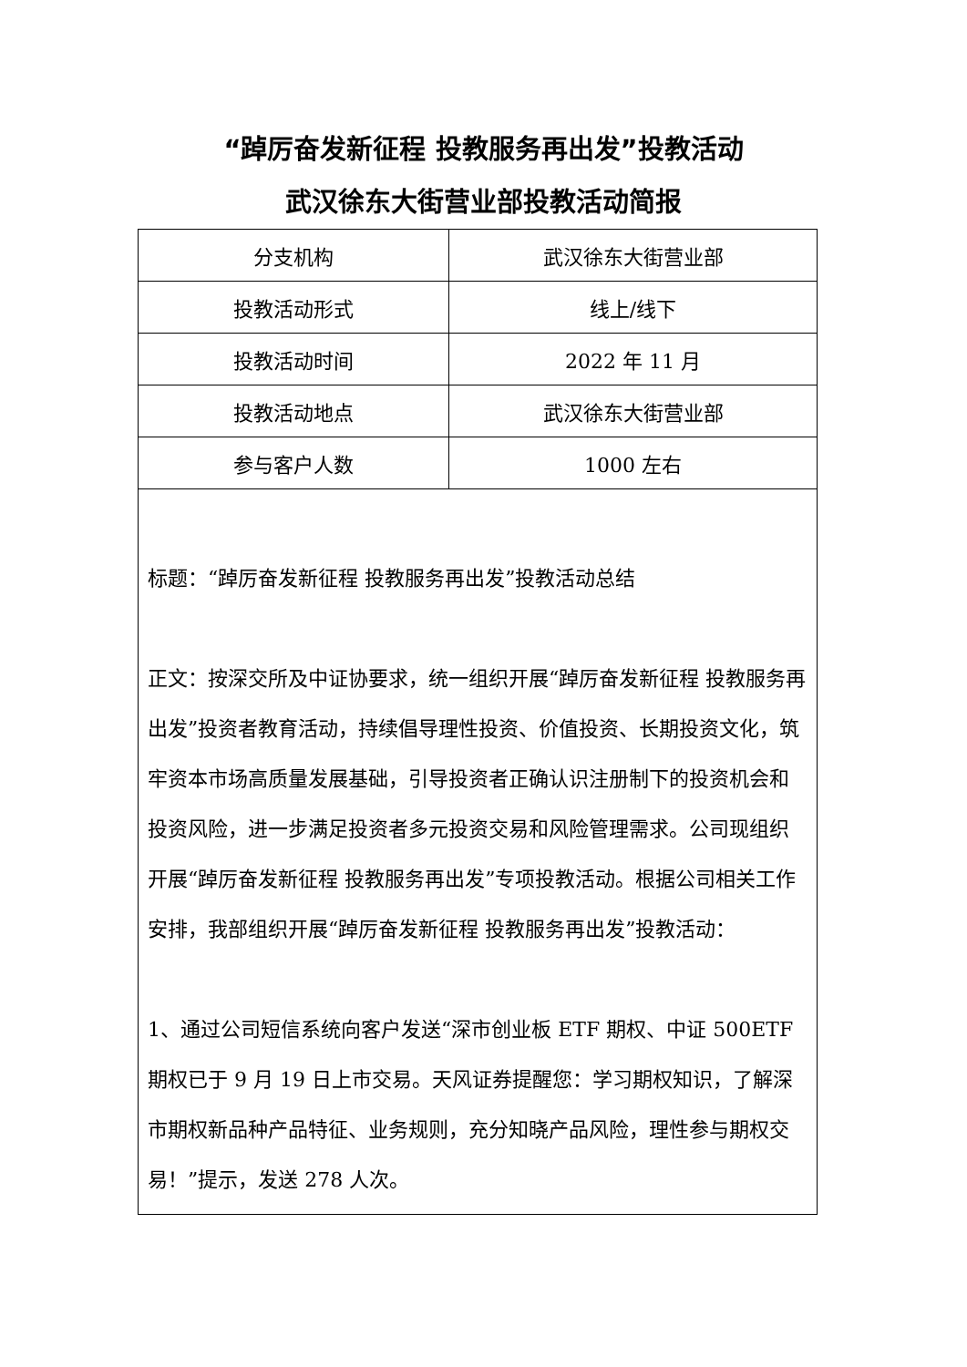“踔厉奋发新征程 投教服务再出发”投教活动
武汉徐东大街营业部投教活动简报
| 分支机构 | 武汉徐东大街营业部 |
| 投教活动形式 | 线上/线下 |
| 投教活动时间 | 2022 年 11 月 |
| 投教活动地点 | 武汉徐东大街营业部 |
| 参与客户人数 | 1000 左右 |
| 标题： “踔厉奋发新征程 投教服务再出发”投教活动总结 正文： 按深交所及中证协要求，统一组织开展“踔厉奋发新征程 投教服务再出发”投资者教育活动，持续倡导理性投资、价值投资、长期投资文化，筑牢资本市场高质量发展基础，引导投资者正确认识注册制下的投资机会和投资风险，进一步满足投资者多元投资交易和风险管理需求。公司现组织开展“踔厉奋发新征程 投教服务再出发”专项投教活动。根据公司相关工作安排，我部组织开展“踔厉奋发新征程 投教服务再出发”投教活动： 1、通过公司短信系统向客户发送“深市创业板 ETF 期权、中证 500ETF 期权已于 9 月 19 日上市交易。天风证券提醒您：学习期权知识，了解深市期权新品种产品特征、业务规则，充分知晓产品风险，理性参与期权交易！”提示，发送 278 人次。 | |